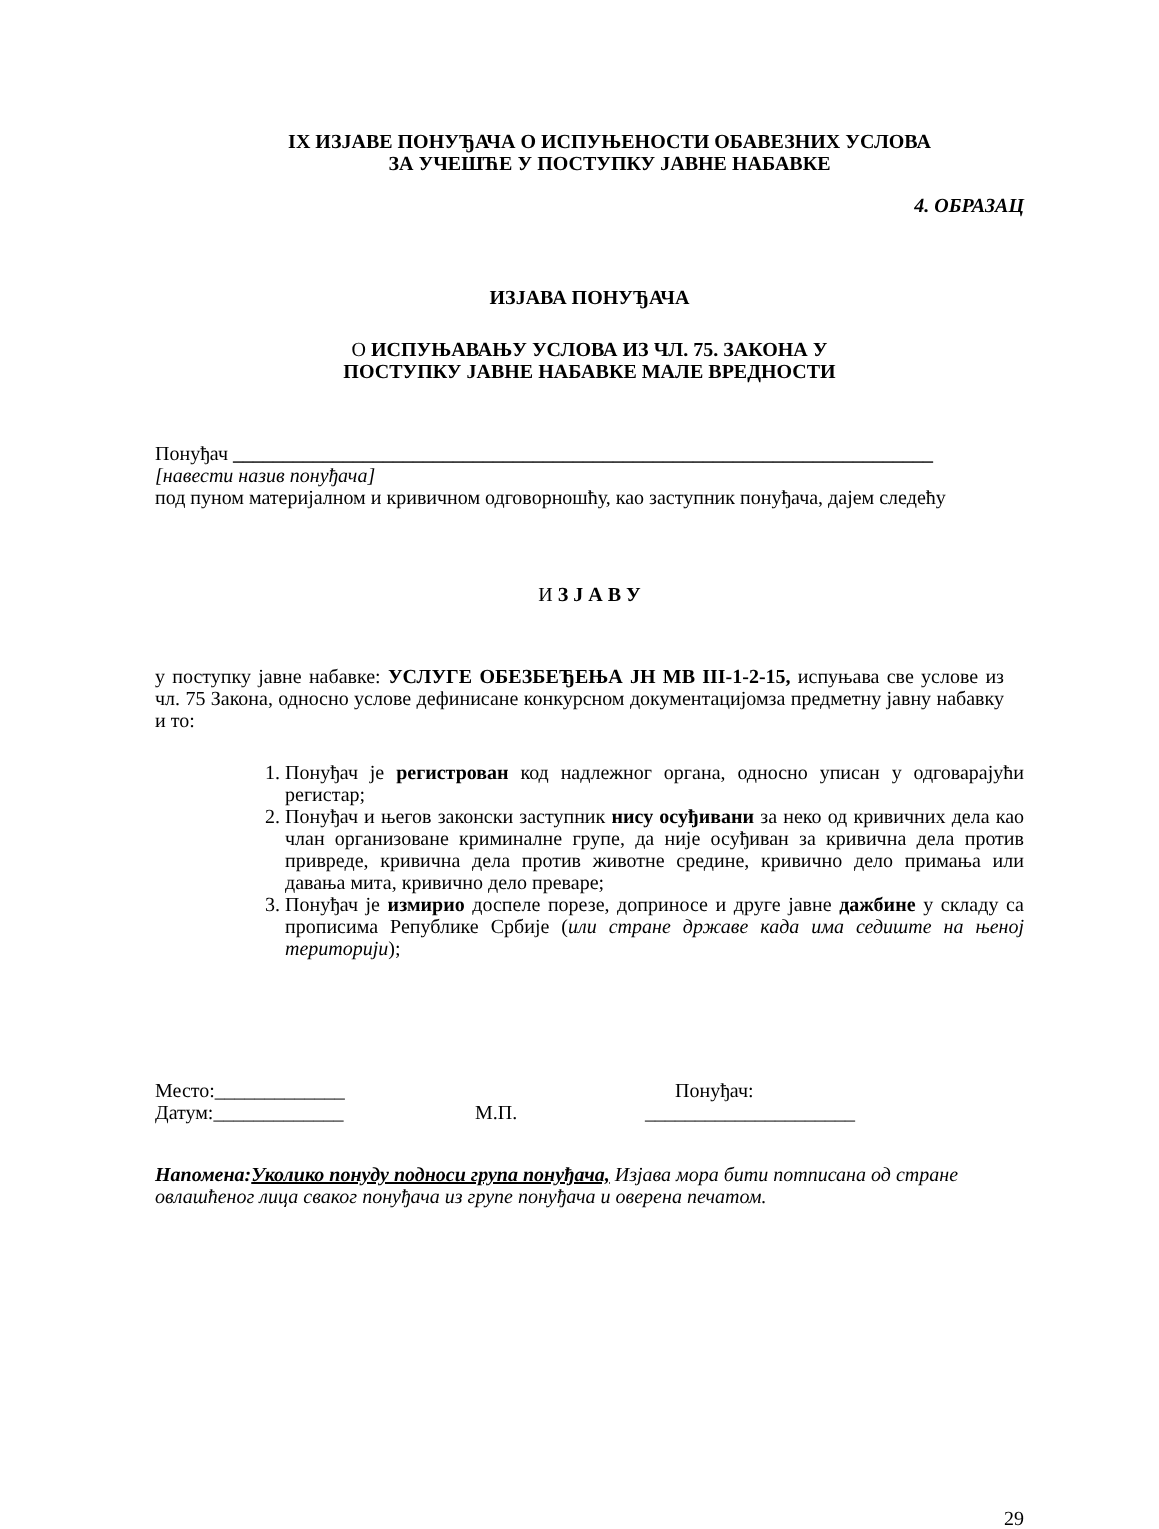IX ИЗЈАВЕ ПОНУЂАЧА О ИСПУЊЕНОСТИ ОБАВЕЗНИХ УСЛОВА
ЗА УЧЕШЋЕ У ПОСТУПКУ ЈАВНЕ НАБАВКЕ
4. ОБРАЗАЦ
ИЗЈАВА ПОНУЂАЧА
О ИСПУЊАВАЊУ УСЛОВА ИЗ ЧЛ. 75. ЗАКОНА У
ПОСТУПКУ ЈАВНЕ НАБАВКЕ МАЛЕ ВРЕДНОСТИ
Понуђач ______________________________________________________________________
[навести назив понуђача]
под пуном материјалном и кривичном одговорношћу, као заступник понуђача, дајем следећу
И З Ј А В У
у поступку јавне набавке: УСЛУГЕ ОБЕЗБЕЂЕЊА ЈН МВ III-1-2-15, испуњава све услове из чл. 75 Закона, односно услове дефинисане конкурсном документацијомза предметну јавну набавку и то:
1. Понуђач је регистрован код надлежног органа, односно уписан у одговарајући регистар;
2. Понуђач и његов законски заступник нису осуђивани за неко од кривичних дела као члан организоване криминалне групе, да није осуђиван за кривична дела против привреде, кривична дела против животне средине, кривично дело примања или давања мита, кривично дело преваре;
3. Понуђач је измирио доспеле порезе, доприносе и друге јавне дажбине у складу са прописима Републике Србије (или стране државе када има седиште на њеној територији);
Место:_____________ Понуђач:
Датум:_____________ М.П. _____________________
Напомена:Уколико понуду подноси група понуђача, Изјава мора бити потписана од стране овлашћеног лица сваког понуђача из групе понуђача и оверена печатом.
29